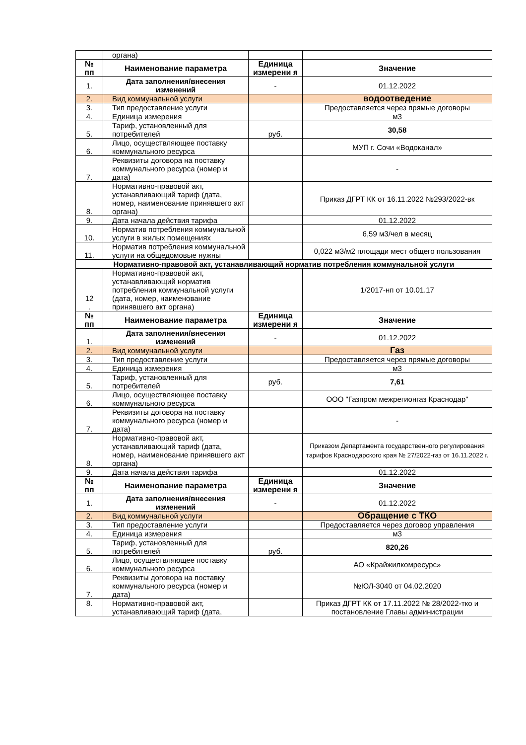| | органа) | | |
| № пп | Наименование параметра | Единица измерени я | Значение |
| 1. | Дата заполнения/внесения изменений | - | 01.12.2022 |
| 2. | Вид коммунальной услуги | | водоотведение |
| 3. | Тип предоставление услуги | | Предоставляется через прямые договоры |
| 4. | Единица измерения | | м3 |
| 5. | Тариф, установленный для потребителей | руб. | 30,58 |
| 6. | Лицо, осуществляющее поставку коммунального ресурса | | МУП г. Сочи «Водоканал» |
| 7. | Реквизиты договора на поставку коммунального ресурса (номер и дата) | | - |
| 8. | Нормативно-правовой акт, устанавливающий тариф (дата, номер, наименование принявшего акт органа) | | Приказ ДГРТ КК от 16.11.2022 №293/2022-вк |
| 9. | Дата начала действия тарифа | | 01.12.2022 |
| 10. | Норматив потребления коммунальной услуги в жилых помещениях | | 6,59 м3/чел в месяц |
| 11. | Норматив потребления коммунальной услуги на общедомовые нужны | | 0,022 м3/м2 площади мест общего пользования |
| Нормативно-правовой акт, устанавливающий норматив потребления коммунальной услуги | | | |
| 12 . | Нормативно-правовой акт, устанавливающий норматив потребления коммунальной услуги (дата, номер, наименование принявшего акт органа) | | 1/2017-нп от 10.01.17 |
| № пп | Наименование параметра | Единица измерени я | Значение |
| 1. | Дата заполнения/внесения изменений | - | 01.12.2022 |
| 2. | Вид коммунальной услуги | | Газ |
| 3. | Тип предоставление услуги | | Предоставляется через прямые договоры |
| 4. | Единица измерения | | м3 |
| 5. | Тариф, установленный для потребителей | руб. | 7,61 |
| 6. | Лицо, осуществляющее поставку коммунального ресурса | | ООО "Газпром межрегионгаз Краснодар" |
| 7. | Реквизиты договора на поставку коммунального ресурса (номер и дата) | | - |
| 8. | Нормативно-правовой акт, устанавливающий тариф (дата, номер, наименование принявшего акт органа) | | Приказом Департамента государственного регулирования тарифов Краснодарского края № 27/2022-газ от 16.11.2022 г. |
| 9. | Дата начала действия тарифа | | 01.12.2022 |
| № пп | Наименование параметра | Единица измерени я | Значение |
| 1. | Дата заполнения/внесения изменений | - | 01.12.2022 |
| 2. | Вид коммунальной услуги | | Обращение с ТКО |
| 3. | Тип предоставление услуги | | Предоставляется через договор управления |
| 4. | Единица измерения | | м3 |
| 5. | Тариф, установленный для потребителей | руб. | 820,26 |
| 6. | Лицо, осуществляющее поставку коммунального ресурса | | АО «Крайжилкомресурс» |
| 7. | Реквизиты договора на поставку коммунального ресурса (номер и дата) | | №ЮЛ-3040 от 04.02.2020 |
| 8. | Нормативно-правовой акт, устанавливающий тариф (дата, | | Приказ ДГРТ КК от 17.11.2022 № 28/2022-тко и постановление Главы администрации |